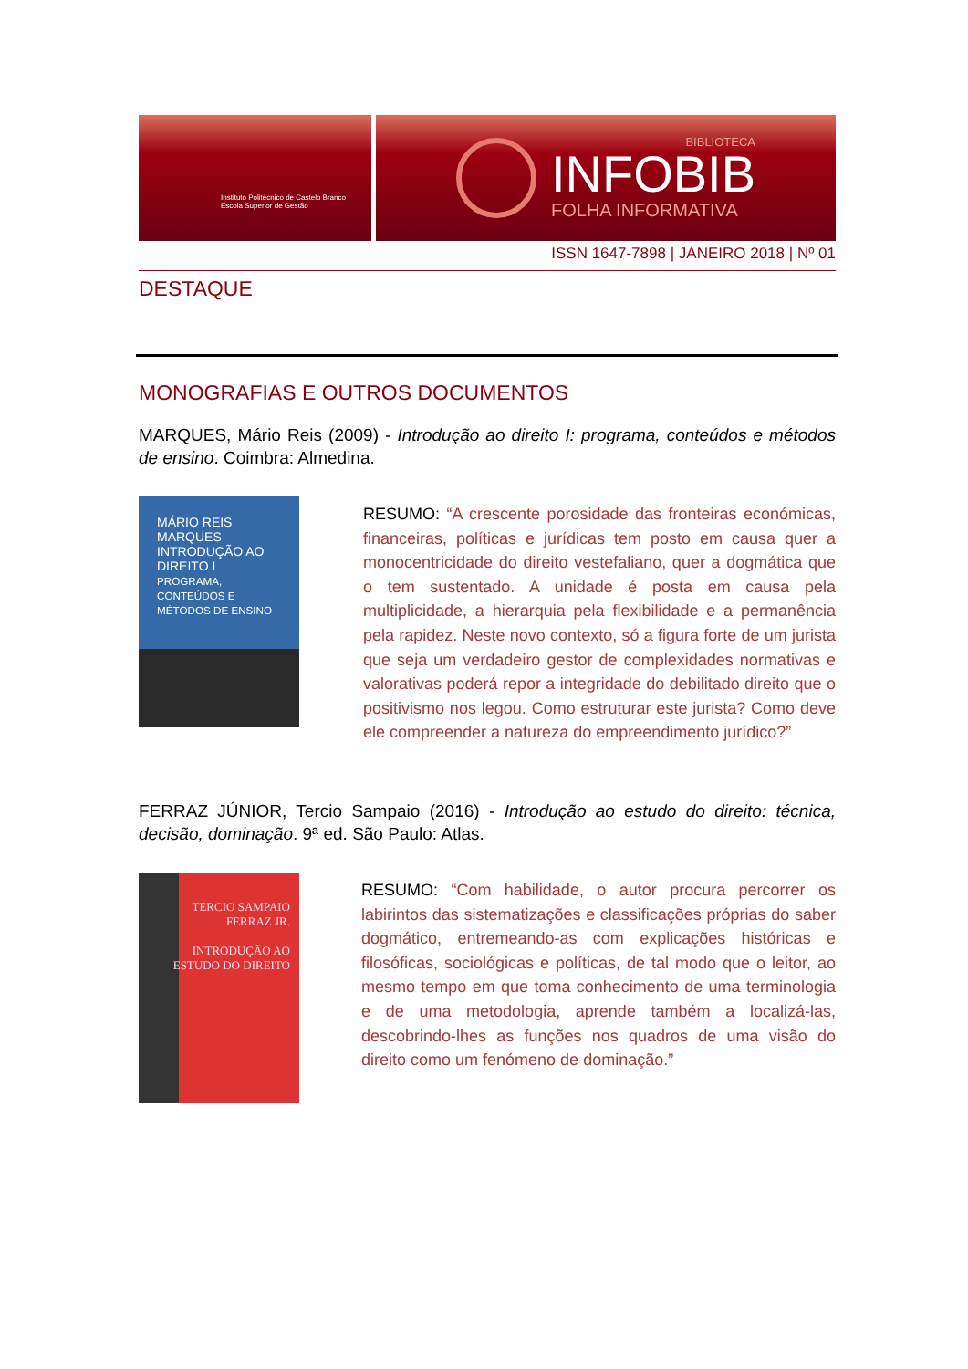Instituto Politécnico de Castelo Branco
Escola Superior de Gestão
BIBLIOTECA
INFOBIB
FOLHA INFORMATIVA
ISSN 1647-7898 | JANEIRO 2018 | Nº 01
DESTAQUE
MONOGRAFIAS E OUTROS DOCUMENTOS
MARQUES, Mário Reis (2009) - Introdução ao direito I: programa, conteúdos e métodos de ensino. Coimbra: Almedina.
MÁRIO REIS MARQUES
INTRODUÇÃO AO DIREITO I
PROGRAMA, CONTEÚDOS E MÉTODOS DE ENSINO
RESUMO: “A crescente porosidade das fronteiras económicas, financeiras, políticas e jurídicas tem posto em causa quer a monocentricidade do direito vestefaliano, quer a dogmática que o tem sustentado. A unidade é posta em causa pela multiplicidade, a hierarquia pela flexibilidade e a permanência pela rapidez. Neste novo contexto, só a figura forte de um jurista que seja um verdadeiro gestor de complexidades normativas e valorativas poderá repor a integridade do debilitado direito que o positivismo nos legou. Como estruturar este jurista? Como deve ele compreender a natureza do empreendimento jurídico?”
FERRAZ JÚNIOR, Tercio Sampaio (2016) - Introdução ao estudo do direito: técnica, decisão, dominação. 9ª ed. São Paulo: Atlas.
TERCIO SAMPAIO FERRAZ JR.
INTRODUÇÃO AO ESTUDO DO DIREITO
RESUMO: “Com habilidade, o autor procura percorrer os labirintos das sistematizações e classificações próprias do saber dogmático, entremeando-as com explicações históricas e filosóficas, sociológicas e políticas, de tal modo que o leitor, ao mesmo tempo em que toma conhecimento de uma terminologia e de uma metodologia, aprende também a localizá-las, descobrindo-lhes as funções nos quadros de uma visão do direito como um fenómeno de dominação.”